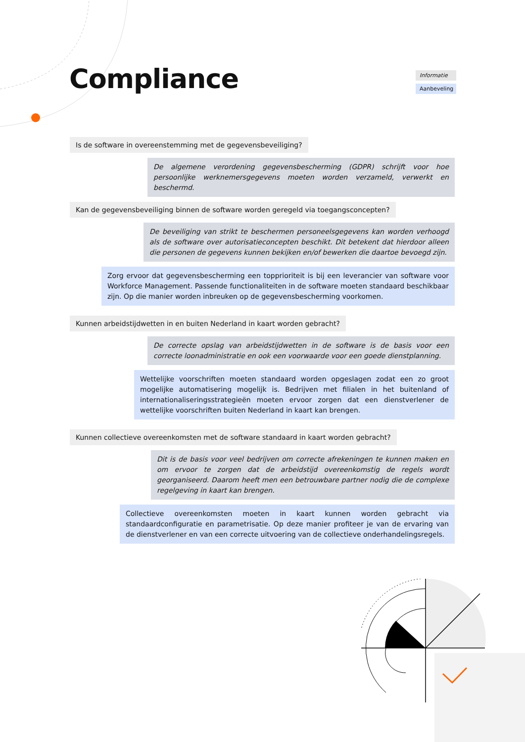Compliance
Informatie
Aanbeveling
Is de software in overeenstemming met de gegevensbeveiliging?
De algemene verordening gegevensbescherming (GDPR) schrijft voor hoe persoonlijke werknemersgegevens moeten worden verzameld, verwerkt en beschermd.
Kan de gegevensbeveiliging binnen de software worden geregeld via toegangsconcepten?
De beveiliging van strikt te beschermen personeelsgegevens kan worden verhoogd als de software over autorisatieconcepten beschikt. Dit betekent dat hierdoor alleen die personen de gegevens kunnen bekijken en/of bewerken die daartoe bevoegd zijn.
Zorg ervoor dat gegevensbescherming een topprioriteit is bij een leverancier van software voor Workforce Management. Passende functionaliteiten in de software moeten standaard beschikbaar zijn. Op die manier worden inbreuken op de gegevensbescherming voorkomen.
Kunnen arbeidstijdwetten in en buiten Nederland in kaart worden gebracht?
De correcte opslag van arbeidstijdwetten in de software is de basis voor een correcte loonadministratie en ook een voorwaarde voor een goede dienstplanning.
Wettelijke voorschriften moeten standaard worden opgeslagen zodat een zo groot mogelijke automatisering mogelijk is. Bedrijven met filialen in het buitenland of internationaliseringsstrategieën moeten ervoor zorgen dat een dienstverlener de wettelijke voorschriften buiten Nederland in kaart kan brengen.
Kunnen collectieve overeenkomsten met de software standaard in kaart worden gebracht?
Dit is de basis voor veel bedrijven om correcte afrekeningen te kunnen maken en om ervoor te zorgen dat de arbeidstijd overeenkomstig de regels wordt georganiseerd. Daarom heeft men een betrouwbare partner nodig die de complexe regelgeving in kaart kan brengen.
Collectieve overeenkomsten moeten in kaart kunnen worden gebracht via standaardconfiguratie en parametrisatie. Op deze manier profiteer je van de ervaring van de dienstverlener en van een correcte uitvoering van de collectieve onderhandelingsregels.